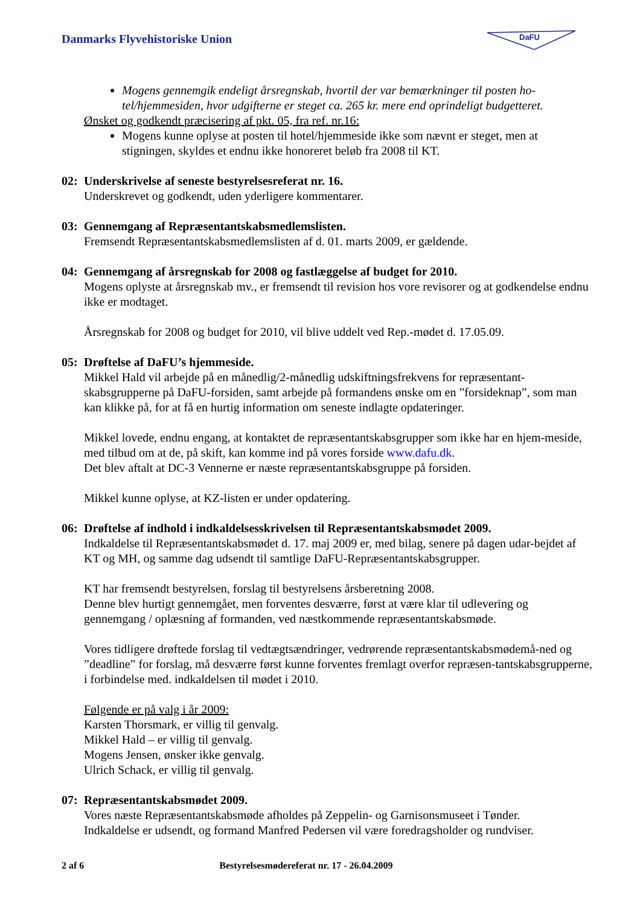Danmarks Flyvehistoriske Union
DaFU
Mogens gennemgik endeligt årsregnskab, hvortil der var bemærkninger til posten ho-tel/hjemmesiden, hvor udgifterne er steget ca. 265 kr. mere end oprindeligt budgetteret.
Ønsket og godkendt præcisering af pkt. 05, fra ref. nr.16:
Mogens kunne oplyse at posten til hotel/hjemmeside ikke som nævnt er steget, men at stigningen, skyldes et endnu ikke honoreret beløb fra 2008 til KT.
02: Underskrivelse af seneste bestyrelsesreferat nr. 16.
Underskrevet og godkendt, uden yderligere kommentarer.
03: Gennemgang af Repræsentantskabsmedlemslisten.
Fremsendt Repræsentantskabsmedlemslisten af d. 01. marts 2009, er gældende.
04: Gennemgang af årsregnskab for 2008 og fastlæggelse af budget for 2010.
Mogens oplyste at årsregnskab mv., er fremsendt til revision hos vore revisorer og at godkendelse endnu ikke er modtaget.
Årsregnskab for 2008 og budget for 2010, vil blive uddelt ved Rep.-mødet d. 17.05.09.
05: Drøftelse af DaFU’s hjemmeside.
Mikkel Hald vil arbejde på en månedlig/2-månedlig udskiftningsfrekvens for repræsentant-skabsgrupperne på DaFU-forsiden, samt arbejde på formandens ønske om en ”forsideknap”, som man kan klikke på, for at få en hurtig information om seneste indlagte opdateringer.
Mikkel lovede, endnu engang, at kontaktet de repræsentantskabsgrupper som ikke har en hjem-meside, med tilbud om at de, på skift, kan komme ind på vores forside www.dafu.dk.
Det blev aftalt at DC-3 Vennerne er næste repræsentantskabsgruppe på forsiden.
Mikkel kunne oplyse, at KZ-listen er under opdatering.
06: Drøftelse af indhold i indkaldelsesskrivelsen til Repræsentantskabsmødet 2009.
Indkaldelse til Repræsentantskabsmødet d. 17. maj 2009 er, med bilag, senere på dagen udar-bejdet af KT og MH, og samme dag udsendt til samtlige DaFU-Repræsentantskabsgrupper.
KT har fremsendt bestyrelsen, forslag til bestyrelsens årsberetning 2008.
Denne blev hurtigt gennemgået, men forventes desværre, først at være klar til udlevering og gennemgang / oplæsning af formanden, ved næstkommende repræsentantskabsmøde.
Vores tidligere drøftede forslag til vedtægtsændringer, vedrørende repræsentantskabsmødemå-ned og ”deadline” for forslag, må desværre først kunne forventes fremlagt overfor repræsen-tantskabsgrupperne, i forbindelse med. indkaldelsen til mødet i 2010.
Følgende er på valg i år 2009:
Karsten Thorsmark, er villig til genvalg.
Mikkel Hald – er villig til genvalg.
Mogens Jensen, ønsker ikke genvalg.
Ulrich Schack, er villig til genvalg.
07: Repræsentantskabsmødet 2009.
Vores næste Repræsentantskabsmøde afholdes på Zeppelin- og Garnisonsmuseet i Tønder.
Indkaldelse er udsendt, og formand Manfred Pedersen vil være foredragsholder og rundviser.
2 af 6 Bestyrelsesmødereferat nr. 17 - 26.04.2009